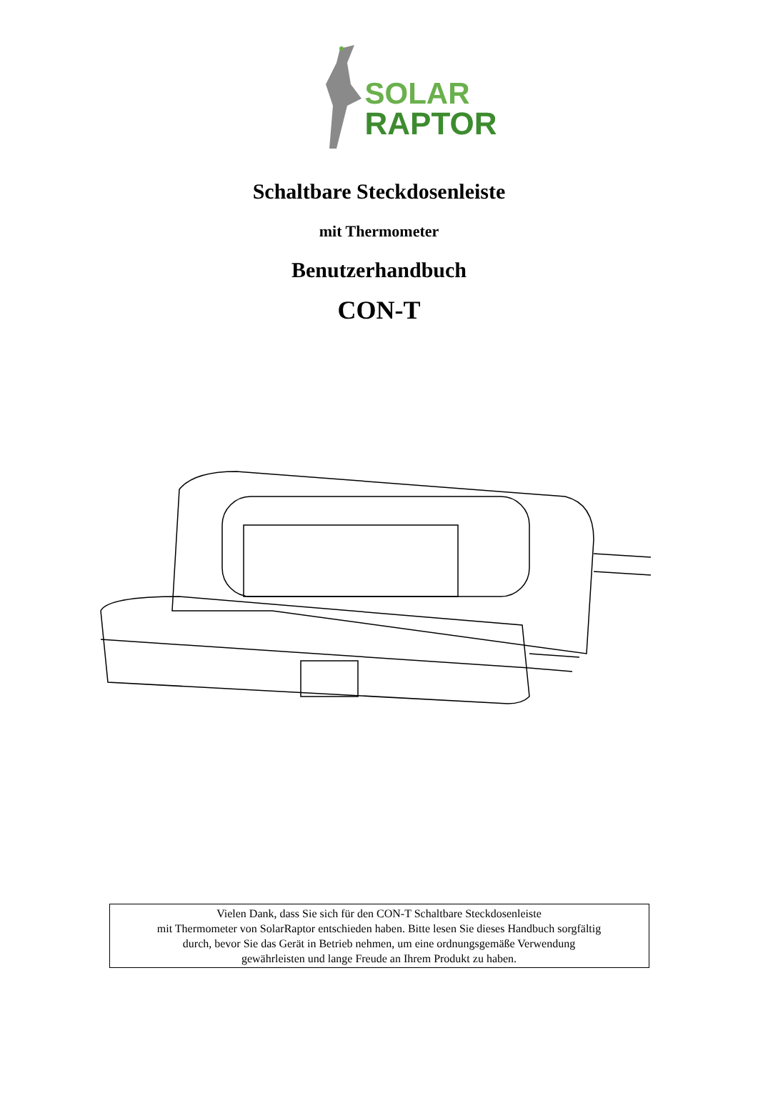SOLAR
RAPTOR
Schaltbare Steckdosenleiste
mit Thermometer
Benutzerhandbuch
CON-T
Vielen Dank, dass Sie sich für den CON-T Schaltbare Steckdosenleiste
mit Thermometer von SolarRaptor entschieden haben. Bitte lesen Sie dieses Handbuch sorgfältig
durch, bevor Sie das Gerät in Betrieb nehmen, um eine ordnungsgemäße Verwendung
gewährleisten und lange Freude an Ihrem Produkt zu haben.